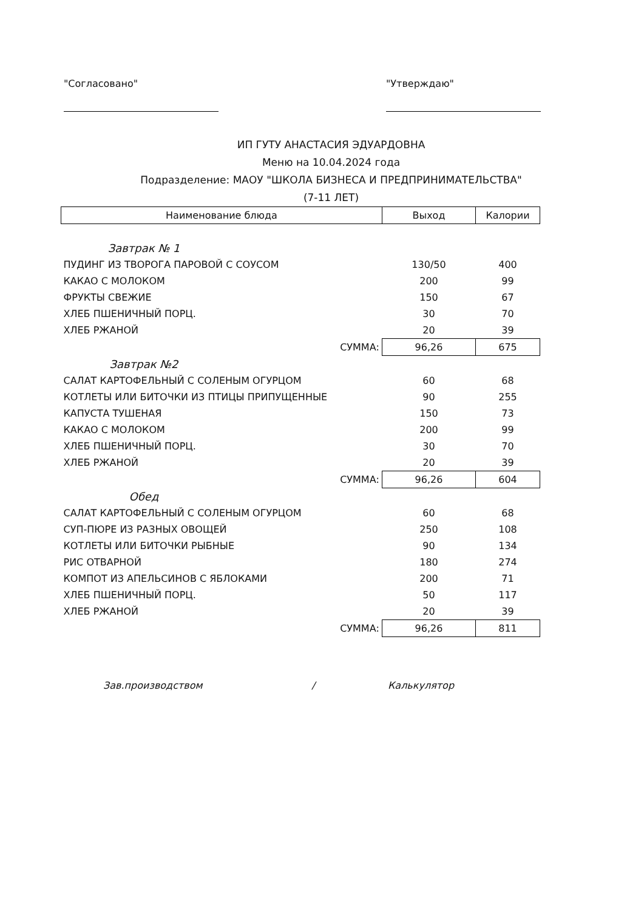"Согласовано" "Утверждаю"
ИП ГУТУ АНАСТАСИЯ ЭДУАРДОВНА
Меню на 10.04.2024 года
Подразделение: МАОУ "ШКОЛА БИЗНЕСА И ПРЕДПРИНИМАТЕЛЬСТВА"
(7-11 ЛЕТ)
| Наименование блюда | Выход | Калории |
| --- | --- | --- |
| Завтрак № 1 | | |
| ПУДИНГ ИЗ ТВОРОГА ПАРОВОЙ С СОУСОМ | 130/50 | 400 |
| КАКАО С МОЛОКОМ | 200 | 99 |
| ФРУКТЫ СВЕЖИЕ | 150 | 67 |
| ХЛЕБ ПШЕНИЧНЫЙ ПОРЦ. | 30 | 70 |
| ХЛЕБ РЖАНОЙ | 20 | 39 |
| СУММА: | 96,26 | 675 |
| Завтрак №2 | | |
| САЛАТ КАРТОФЕЛЬНЫЙ С СОЛЕНЫМ ОГУРЦОМ | 60 | 68 |
| КОТЛЕТЫ ИЛИ БИТОЧКИ ИЗ ПТИЦЫ ПРИПУЩЕННЫЕ | 90 | 255 |
| КАПУСТА ТУШЕНАЯ | 150 | 73 |
| КАКАО С МОЛОКОМ | 200 | 99 |
| ХЛЕБ ПШЕНИЧНЫЙ ПОРЦ. | 30 | 70 |
| ХЛЕБ РЖАНОЙ | 20 | 39 |
| СУММА: | 96,26 | 604 |
| Обед | | |
| САЛАТ КАРТОФЕЛЬНЫЙ С СОЛЕНЫМ ОГУРЦОМ | 60 | 68 |
| СУП-ПЮРЕ ИЗ РАЗНЫХ ОВОЩЕЙ | 250 | 108 |
| КОТЛЕТЫ ИЛИ БИТОЧКИ РЫБНЫЕ | 90 | 134 |
| РИС ОТВАРНОЙ | 180 | 274 |
| КОМПОТ ИЗ АПЕЛЬСИНОВ С ЯБЛОКАМИ | 200 | 71 |
| ХЛЕБ ПШЕНИЧНЫЙ ПОРЦ. | 50 | 117 |
| ХЛЕБ РЖАНОЙ | 20 | 39 |
| СУММА: | 96,26 | 811 |
Зав.производством / Калькулятор